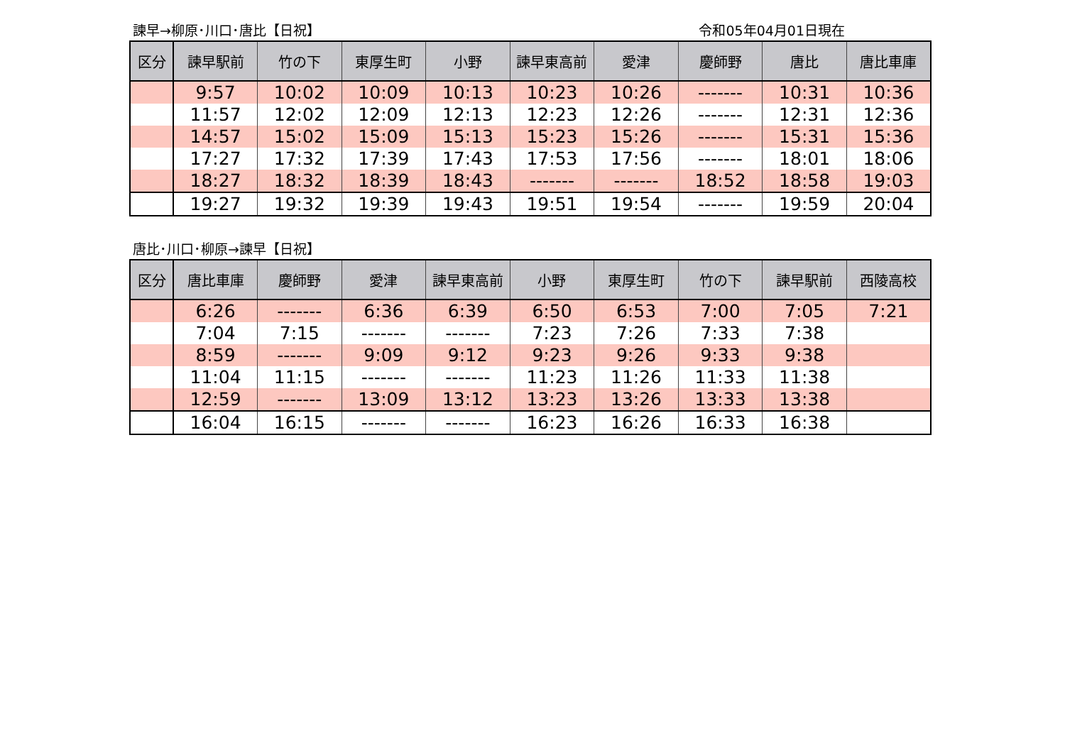諫早→柳原･川口･唐比【日祝】 令和05年04月01日現在
| 区分 | 諫早駅前 | 竹の下 | 東厚生町 | 小野 | 諫早東高前 | 愛津 | 慶師野 | 唐比 | 唐比車庫 |
| --- | --- | --- | --- | --- | --- | --- | --- | --- | --- |
| | 9:57 | 10:02 | 10:09 | 10:13 | 10:23 | 10:26 | ------- | 10:31 | 10:36 |
| | 11:57 | 12:02 | 12:09 | 12:13 | 12:23 | 12:26 | ------- | 12:31 | 12:36 |
| | 14:57 | 15:02 | 15:09 | 15:13 | 15:23 | 15:26 | ------- | 15:31 | 15:36 |
| | 17:27 | 17:32 | 17:39 | 17:43 | 17:53 | 17:56 | ------- | 18:01 | 18:06 |
| | 18:27 | 18:32 | 18:39 | 18:43 | ------- | ------- | 18:52 | 18:58 | 19:03 |
| | 19:27 | 19:32 | 19:39 | 19:43 | 19:51 | 19:54 | ------- | 19:59 | 20:04 |
唐比･川口･柳原→諫早【日祝】
| 区分 | 唐比車庫 | 慶師野 | 愛津 | 諫早東高前 | 小野 | 東厚生町 | 竹の下 | 諫早駅前 | 西陵高校 |
| --- | --- | --- | --- | --- | --- | --- | --- | --- | --- |
| | 6:26 | ------- | 6:36 | 6:39 | 6:50 | 6:53 | 7:00 | 7:05 | 7:21 |
| | 7:04 | 7:15 | ------- | ------- | 7:23 | 7:26 | 7:33 | 7:38 | |
| | 8:59 | ------- | 9:09 | 9:12 | 9:23 | 9:26 | 9:33 | 9:38 | |
| | 11:04 | 11:15 | ------- | ------- | 11:23 | 11:26 | 11:33 | 11:38 | |
| | 12:59 | ------- | 13:09 | 13:12 | 13:23 | 13:26 | 13:33 | 13:38 | |
| | 16:04 | 16:15 | ------- | ------- | 16:23 | 16:26 | 16:33 | 16:38 | |